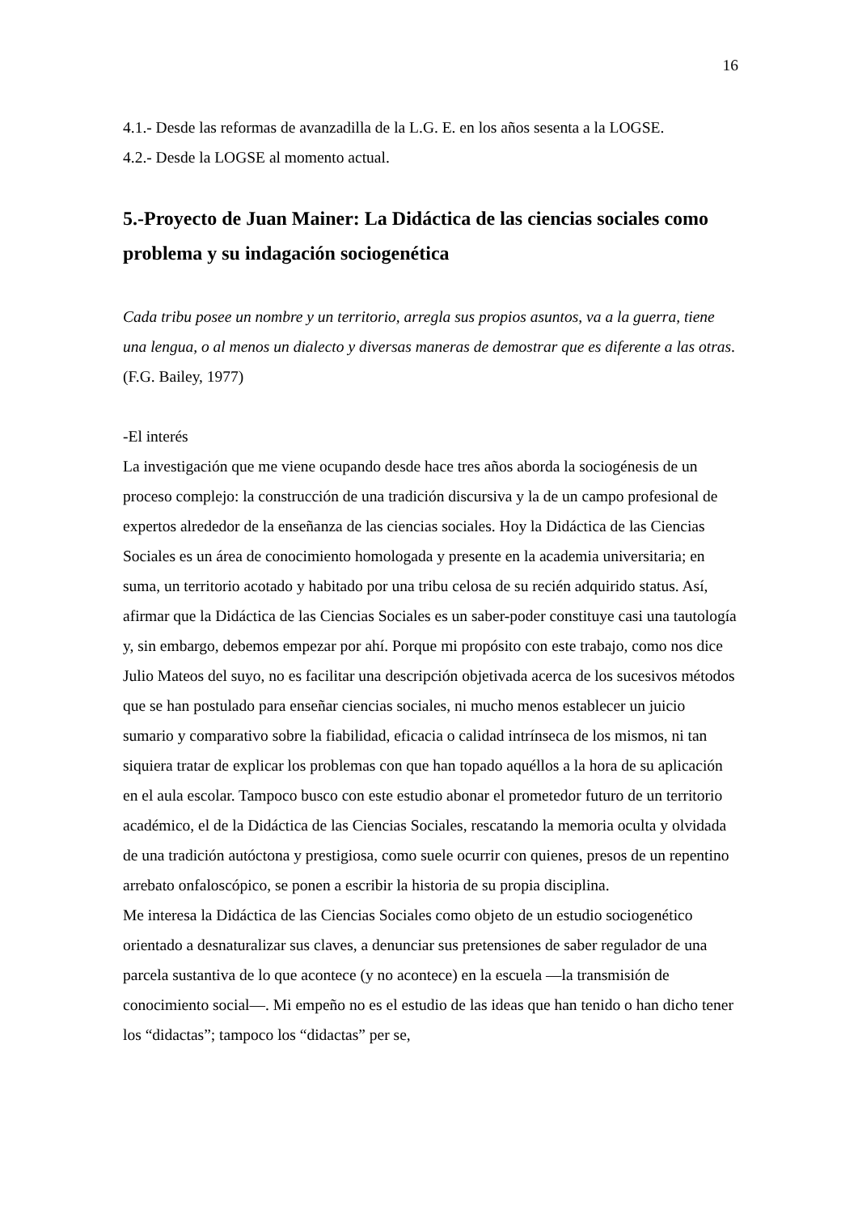16
4.1.- Desde las reformas de avanzadilla de la L.G. E. en los años sesenta a la LOGSE.
4.2.- Desde la LOGSE al momento actual.
5.-Proyecto de Juan Mainer: La Didáctica de las ciencias sociales como problema y su indagación sociogenética
Cada tribu posee un nombre y un territorio, arregla sus propios asuntos, va a la guerra, tiene una lengua, o al menos un dialecto y diversas maneras de demostrar que es diferente a las otras.
(F.G. Bailey, 1977)
-El interés
La investigación que me viene ocupando desde hace tres años aborda la sociogénesis de un proceso complejo: la construcción de una tradición discursiva y la de un campo profesional de expertos alrededor de la enseñanza de las ciencias sociales. Hoy la Didáctica de las Ciencias Sociales es un área de conocimiento homologada y presente en la academia universitaria; en suma, un territorio acotado y habitado por una tribu celosa de su recién adquirido status. Así, afirmar que la Didáctica de las Ciencias Sociales es un saber-poder constituye casi una tautología y, sin embargo, debemos empezar por ahí. Porque mi propósito con este trabajo, como nos dice Julio Mateos del suyo, no es facilitar una descripción objetivada acerca de los sucesivos métodos que se han postulado para enseñar ciencias sociales, ni mucho menos establecer un juicio sumario y comparativo sobre la fiabilidad, eficacia o calidad intrínseca de los mismos, ni tan siquiera tratar de explicar los problemas con que han topado aquéllos a la hora de su aplicación en el aula escolar. Tampoco busco con este estudio abonar el prometedor futuro de un territorio académico, el de la Didáctica de las Ciencias Sociales, rescatando la memoria oculta y olvidada de una tradición autóctona y prestigiosa, como suele ocurrir con quienes, presos de un repentino arrebato onfaloscópico, se ponen a escribir la historia de su propia disciplina.
Me interesa la Didáctica de las Ciencias Sociales como objeto de un estudio sociogenético orientado a desnaturalizar sus claves, a denunciar sus pretensiones de saber regulador de una parcela sustantiva de lo que acontece (y no acontece) en la escuela —la transmisión de conocimiento social—. Mi empeño no es el estudio de las ideas que han tenido o han dicho tener los “didactas”; tampoco los “didactas” per se,